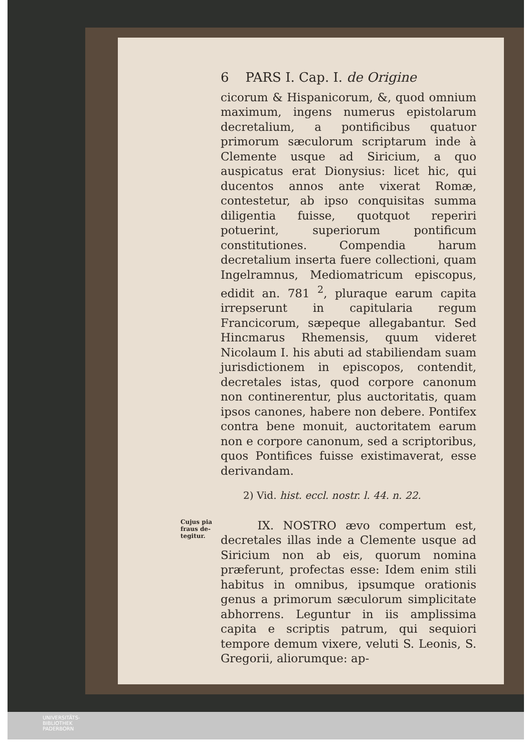6 PARS I. Cap. I. de Origine
cicorum & Hispanicorum, &, quod omnium maximum, ingens numerus epistolarum decretalium, a pontificibus quatuor primorum sæculorum scriptarum inde à Clemente usque ad Siricium, a quo auspicatus erat Dionysius: licet hic, qui ducentos annos ante vixerat Romæ, contestetur, ab ipso conquisitas summa diligentia fuisse, quotquot reperiri potuerint, superiorum pontificum constitutiones. Compendia harum decretalium inserta fuere collectioni, quam Ingelramnus, Mediomatricum episcopus, edidit an. 781 <sup>2</sup>, pluraque earum capita irrepserunt in capitularia regum Francicorum, sæpeque allegabantur. Sed Hincmarus Rhemensis, quum videret Nicolaum I. his abuti ad stabiliendam suam jurisdictionem in episcopos, contendit, decretales istas, quod corpore canonum non continerentur, plus auctoritatis, quam ipsos canones, habere non debere. Pontifex contra bene monuit, auctoritatem earum non e corpore canonum, sed a scriptoribus, quos Pontifices fuisse existimaverat, esse derivandam.
2) Vid. hist. eccl. nostr. l. 44. n. 22.
Cujus pia
fraus de-
tegitur.
IX. NOSTRO ævo compertum est, decretales illas inde a Clemente usque ad Siricium non ab eis, quorum nomina præferunt, profectas esse: Idem enim stili habitus in omnibus, ipsumque orationis genus a primorum sæculorum simplicitate abhorrens. Leguntur in iis amplissima capita e scriptis patrum, qui sequiori tempore demum vixere, veluti S. Leonis, S. Gregorii, aliorumque: ap-
UNIVERSITÄTS-
BIBLIOTHEK
PADERBORN